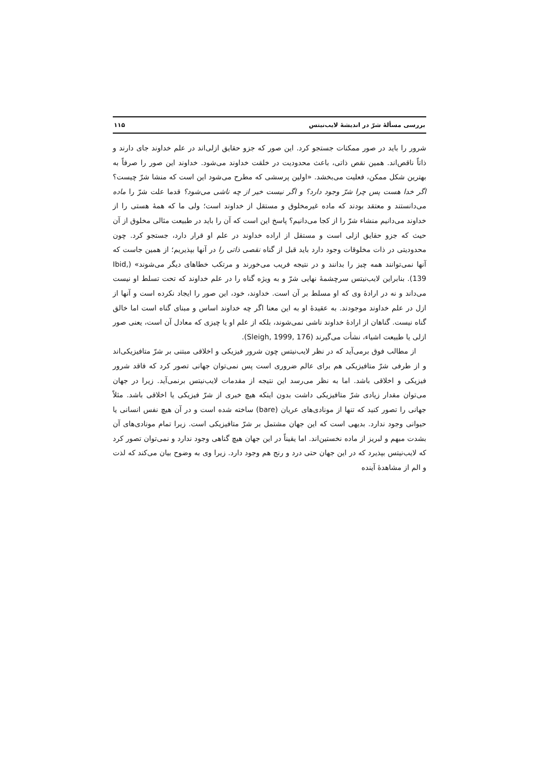بررسی مسألهٔ شرّ در اندیشهٔ لایب‌نیتس ۱۱۵
شرور را باید در صور ممکنات جستجو کرد. این صور که جزو حقایق ازلی‌اند در علم خداوند جای دارند و ذاتاً ناقص‌اند. همین نقص ذاتی، باعث محدودیت در خلقت خداوند می‌شود. خداوند این صور را صرفاً به بهترین شکل ممکن، فعلیت می‌بخشد. «اولین پرسشی که مطرح می‌شود این است که منشا شرّ چیست؟ اگر خدا هست پس چرا شرّ وجود دارد؟ و اگر نیست خیر از چه ناشی می‌شود؟ قدما علت شرّ را ماده می‌دانستند و معتقد بودند که ماده غیرمخلوق و مستقل از خداوند است؛ ولی ما که همهٔ هستی را از خداوند می‌دانیم منشاء شرّ را از کجا می‌دانیم؟ پاسخ این است که آن را باید در طبیعت مثالی مخلوق از آن حیث که جزو حقایق ازلی است و مستقل از اراده خداوند در علم او قرار دارد، جستجو کرد. چون محدودیتی در ذات مخلوقات وجود دارد باید قبل از گناه نقصی ذاتی را در آنها بپذیریم؛ از همین جاست که آنها نمی‌توانند همه چیز را بدانند و در نتیجه فریب می‌خورند و مرتکب خطاهای دیگر می‌شوند» (Ibid, 139). بنابراین لایب‌نیتس سرچشمهٔ نهایی شرّ و به ویژه گناه را در علم خداوند که تحت تسلط او نیست می‌داند و نه در ارادهٔ وی که او مسلط بر آن است. خداوند، خود، این صور را ایجاد نکرده است و آنها از ازل در علم خداوند موجودند. به عقیدهٔ او به این معنا اگر چه خداوند اساس و مبنای گناه است اما خالق گناه نیست. گناهان از ارادهٔ خداوند ناشی نمی‌شوند، بلکه از علم او یا چیزی که معادل آن است، یعنی صور ازلی یا طبیعت اشیاء، نشأت می‌گیرند (Sleigh, 1999, 176).
از مطالب فوق برمی‌آید که در نظر لایب‌نیتس چون شرور فیزیکی و اخلاقی مبتنی بر شرّ متافیزیکی‌اند و از طرفی شرّ متافیزیکی هم برای عالم ضروری است پس نمی‌توان جهانی تصور کرد که فاقد شرور فیزیکی و اخلاقی باشد. اما به نظر می‌رسد این نتیجه از مقدمات لایب‌نیتس برنمی‌آید. زیرا در جهان می‌توان مقدار زیادی شرّ متافیزیکی داشت بدون اینکه هیچ خبری از شرّ فیزیکی یا اخلاقی باشد. مثلاً جهانی را تصور کنید که تنها از مونادی‌های عریان (bare) ساخته شده است و در آن هیچ نفس انسانی یا حیوانی وجود ندارد. بدیهی است که این جهان مشتمل بر شرّ متافیزیکی است. زیرا تمام مونادی‌های آن بشدت مبهم و لبریز از ماده نخستین‌اند. اما یقیناً در این جهان هیچ گناهی وجود ندارد و نمی‌توان تصور کرد که لایب‌نیتس بپذیرد که در این جهان حتی درد و رنج هم وجود دارد. زیرا وی به وضوح بیان می‌کند که لذت و الم از مشاهدهٔ آینده